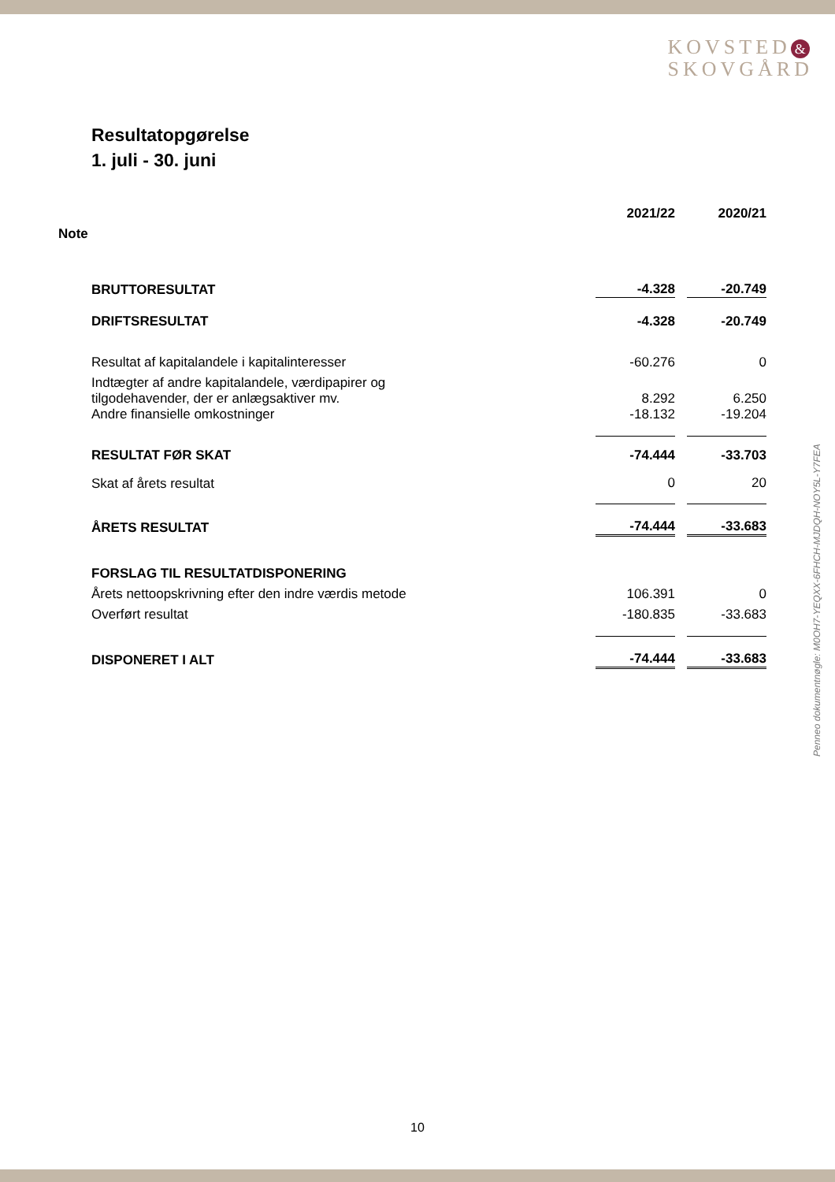KOVSTED &
SKOVGÅRD
Resultatopgørelse
1. juli - 30. juni
| | | 2021/22 | | 2020/21 |
| Note | | | | |
| | BRUTTORESULTAT | -4.328 | | -20.749 |
| | DRIFTSRESULTAT | -4.328 | | -20.749 |
| | Resultat af kapitalandele i kapitalinteresser | -60.276 | | 0 |
| | Indtægter af andre kapitalandele, værdipapirer og tilgodehavender, der er anlægsaktiver mv. | 8.292 | | 6.250 |
| | Andre finansielle omkostninger | -18.132 | | -19.204 |
| | RESULTAT FØR SKAT | -74.444 | | -33.703 |
| | Skat af årets resultat | 0 | | 20 |
| | ÅRETS RESULTAT | -74.444 | | -33.683 |
| | FORSLAG TIL RESULTATDISPONERING | | | |
| | Årets nettoopskrivning efter den indre værdis metode | 106.391 | | 0 |
| | Overført resultat | -180.835 | | -33.683 |
| | DISPONERET I ALT | -74.444 | | -33.683 |
Penneo dokumentnøgle: M0OH7-YEQXX-6FHCH-MJDQH-NOY5L-Y7FEA
10